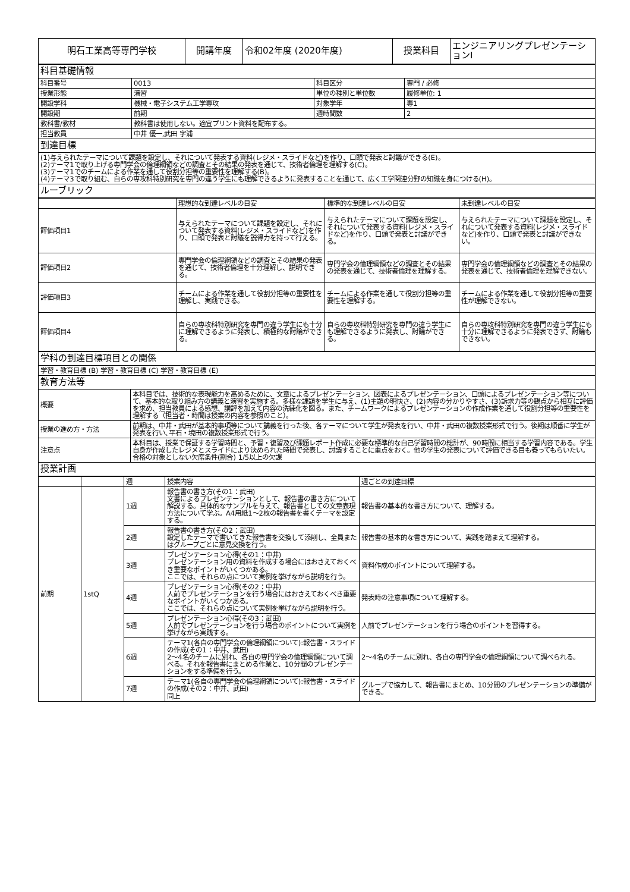| 明石工業高等専門学校 | 開講年度 | 令和02年度 (2020年度) | 授業科目 | エンジニアリングプレゼンテーションⅠ |
| 科目基礎情報 | | | |
| 科目番号 | 0013 | 科目区分 | 専門 / 必修 |
| 授業形態 | 演習 | 単位の種別と単位数 | 履修単位: 1 |
| 開設学科 | 機械・電子システム工学専攻 | 対象学年 | 専1 |
| 開設期 | 前期 | 週時間数 | 2 |
| 教科書/教材 | 教科書は使用しない。適宜プリント資料を配布する。 | | |
| 担当教員 | 中井 優一,武田 字浦 | | |
| 到達目標 | | | |
| (1)与えられたテーマについて課題を設定し、それについて発表する資料(レジメ・スライドなど)を作り、口頭で発表と討議ができる(E)。 (2)テーマ1で取り上げる専門学会の倫理綱領などの調査とその結果の発表を通じて、技術者倫理を理解する(C)。 (3)テーマ1でのチームによる作業を通して役割分担等の重要性を理解する(B)。 (4)テーマ3で取り組む、自らの専攻科特別研究を専門の違う学生にも理解できるように発表することを通じて、広く工学関連分野の知識を身につける(H)。 | | | |
| ルーブリック | | | |
| | 理想的な到達レベルの目安 | 標準的な到達レベルの目安 | 未到達レベルの目安 |
| 評価項目1 | 与えられたテーマについて課題を設定し、それについて発表する資料(レジメ・スライドなど)を作り、口頭で発表と討議を説得力を持って行える。 | 与えられたテーマについて課題を設定し、それについて発表する資料(レジメ・スライドなど)を作り、口頭で発表と討議ができる。 | 与えられたテーマについて課題を設定し、それについて発表する資料(レジメ・スライドなど)を作り、口頭で発表と討議ができない。 |
| 評価項目2 | 専門学会の倫理綱領などの調査とその結果の発表を通じて、技術者倫理を十分理解し、説明できる。 | 専門学会の倫理綱領などの調査とその結果の発表を通じて、技術者倫理を理解する。 | 専門学会の倫理綱領などの調査とその結果の発表を通じて、技術者倫理を理解できない。 |
| 評価項目3 | チームによる作業を通して役割分担等の重要性を理解し、実践できる。 | チームによる作業を通して役割分担等の重要性を理解する。 | チームによる作業を通して役割分担等の重要性が理解できない。 |
| 評価項目4 | 自らの専攻科特別研究を専門の違う学生にも十分に理解できるように発表し、積極的な討論ができる。 | 自らの専攻科特別研究を専門の違う学生にも理解できるように発表し、討論ができる。 | 自らの専攻科特別研究を専門の違う学生にも十分に理解できるように発表できず、討論もできない。 |
| 学科の到達目標項目との関係 | |
| 学習・教育目標 (B) 学習・教育目標 (C) 学習・教育目標 (E) | |
| 教育方法等 | |
| 概要 | 本科目では、技術的な表現能力を高めるために、文章によるプレゼンテーション、図表によるプレゼンテーション、口頭によるプレゼンテーション等について、基本的な取り組み方の講義と演習を実施する。多様な課題を学生に与え、(1)主題の明快さ、(2)内容の分かりやすさ、(3)訴求力等の観点から相互に評価を求め、担当教員による感想、講評を加えて内容の洗練化を図る。また、チームワークによるプレゼンテーションの作成作業を通して役割分担等の重要性を理解する（担当者・時間は授業の内容を参照のこと）。 |
| 授業の進め方・方法 | 前期は、中井・武田が基本的事項等について講義を行った後、各テーマについて学生が発表を行い、中井・武田の複数授業形式で行う。後期は順番に学生が発表を行い､平石・境田の複数授業形式で行う。 |
| 注意点 | 本科目は、授業で保証する学習時間と、予習・復習及び課題レポート作成に必要な標準的な自己学習時間の総計が、90時間に相当する学習内容である。学生自身が作成したレジメとスライドにより決められた時間で発表し、討議することに重点をおく。他の学生の発表について評価できる目も養ってもらいたい。 合格の対象としない欠席条件(割合) 1/5以上の欠課 |
| 授業計画 | |
| | | 週 | 授業内容 | 週ごとの到達目標 |
| 前期 | 1stQ | 1週 | 報告書の書き方(その1：武田) 文書によるプレゼンテーションとして、報告書の書き方について解説する。具体的なサンプルを与えて、報告書としての文章表現方法について学ぶ。A4用紙1～2枚の報告書を書くテーマを設定する。 | 報告書の基本的な書き方について、理解する。 |
| | | 2週 | 報告書の書き方(その2：武田) 設定したテーマで書いてきた報告書を交換して添削し、全員またはグループごとに意見交換を行う。 | 報告書の基本的な書き方について、実践を踏まえて理解する。 |
| | | 3週 | プレゼンテーション心得(その1：中井) プレゼンテーション用の資料を作成する場合にはおさえておくべき重要なポイントがいくつかある。 ここでは、それらの点について実例を挙げながら説明を行う。 | 資料作成のポイントについて理解する。 |
| | | 4週 | プレゼンテーション心得(その2：中井) 人前でプレゼンテーションを行う場合にはおさえておくべき重要なポイントがいくつかある。 ここでは、それらの点について実例を挙げながら説明を行う。 | 発表時の注意事項について理解する。 |
| | | 5週 | プレゼンテーション心得(その3：武田) 人前でプレゼンテーションを行う場合のポイントについて実例を挙げながら実践する。 | 人前でプレゼンテーションを行う場合のポイントを習得する。 |
| | | 6週 | テーマ1(各自の専門学会の倫理綱領について):報告書・スライドの作成(その1：中井、武田) 2～4名のチームに別れ、各自の専門学会の倫理綱領について調べる。それを報告書にまとめる作業と、10分間のプレゼンテーションをする準備を行う。 | 2～4名のチームに別れ、各自の専門学会の倫理綱領について調べられる。 |
| | | 7週 | テーマ1(各自の専門学会の倫理綱領について):報告書・スライドの作成(その2：中井、武田) 同上 | グループで協力して、報告書にまとめ、10分間のプレゼンテーションの準備ができる。 |